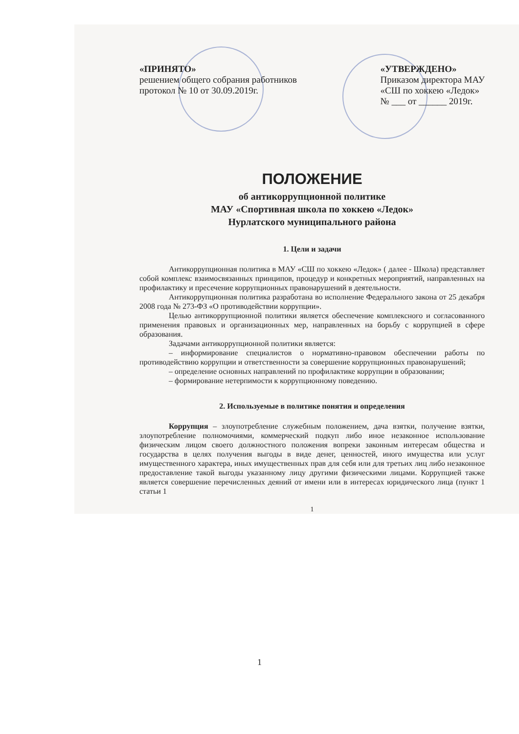«ПРИНЯТО»
решением общего собрания работников
протокол № 10 от 30.09.2019г.
«УТВЕРЖДЕНО»
Приказом директора МАУ
«СШ по хоккею «Ледок»
№ ___ от ______ 2019г.
ПОЛОЖЕНИЕ
об антикоррупционной политике
МАУ «Спортивная школа по хоккею «Ледок»
Нурлатского муниципального района
1. Цели и задачи
Антикоррупционная политика в МАУ «СШ по хоккею «Ледок» ( далее - Школа) представляет собой комплекс взаимосвязанных принципов, процедур и конкретных мероприятий, направленных на профилактику и пресечение коррупционных правонарушений в деятельности.
Антикоррупционная политика разработана во исполнение Федерального закона от 25 декабря 2008 года № 273-ФЗ «О противодействии коррупции».
Целью антикоррупционной политики является обеспечение комплексного и согласованного применения правовых и организационных мер, направленных на борьбу с коррупцией в сфере образования.
Задачами антикоррупционной политики является:
– информирование специалистов о нормативно-правовом обеспечении работы по противодействию коррупции и ответственности за совершение коррупционных правонарушений;
– определение основных направлений по профилактике коррупции в образовании;
– формирование нетерпимости к коррупционному поведению.
2. Используемые в политике понятия и определения
Коррупция – злоупотребление служебным положением, дача взятки, получение взятки, злоупотребление полномочиями, коммерческий подкуп либо иное незаконное использование физическим лицом своего должностного положения вопреки законным интересам общества и государства в целях получения выгоды в виде денег, ценностей, иного имущества или услуг имущественного характера, иных имущественных прав для себя или для третьих лиц либо незаконное предоставление такой выгоды указанному лицу другими физическими лицами. Коррупцией также является совершение перечисленных деяний от имени или в интересах юридического лица (пункт 1 статьи 1
1
1